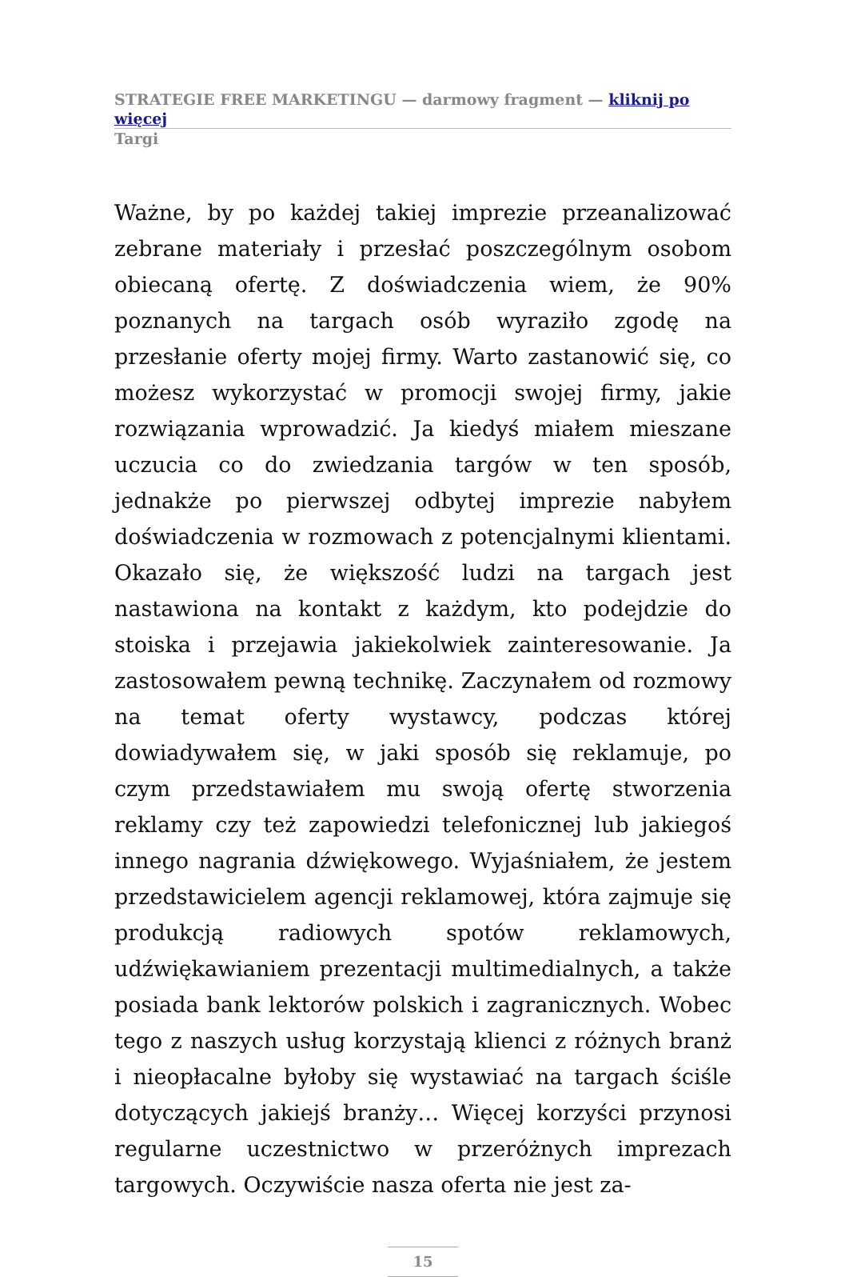STRATEGIE FREE MARKETINGU — darmowy fragment — kliknij po więcej
Targi
Ważne, by po każdej takiej imprezie przeanalizować zebrane materiały i przesłać poszczególnym osobom obiecaną ofertę. Z doświadczenia wiem, że 90% poznanych na targach osób wyraziło zgodę na przesłanie oferty mojej firmy. Warto zastanowić się, co możesz wykorzystać w promocji swojej firmy, jakie rozwiązania wprowadzić. Ja kiedyś miałem mieszane uczucia co do zwiedzania targów w ten sposób, jednakże po pierwszej odbytej imprezie nabyłem doświadczenia w rozmowach z potencjalnymi klientami. Okazało się, że większość ludzi na targach jest nastawiona na kontakt z każdym, kto podejdzie do stoiska i przejawia jakiekolwiek zainteresowanie. Ja zastosowałem pewną technikę. Zaczynałem od rozmowy na temat oferty wystawcy, podczas której dowiadywałem się, w jaki sposób się reklamuje, po czym przedstawiałem mu swoją ofertę stworzenia reklamy czy też zapowiedzi telefonicznej lub jakiegoś innego nagrania dźwiękowego. Wyjaśniałem, że jestem przedstawicielem agencji reklamowej, która zajmuje się produkcją radiowych spotów reklamowych, udźwiękawianiem prezentacji multimedialnych, a także posiada bank lektorów polskich i zagranicznych. Wobec tego z naszych usług korzystają klienci z różnych branż i nieopłacalne byłoby się wystawiać na targach ściśle dotyczących jakiejś branży… Więcej korzyści przynosi regularne uczestnictwo w przeróżnych imprezach targowych. Oczywiście nasza oferta nie jest za-
15